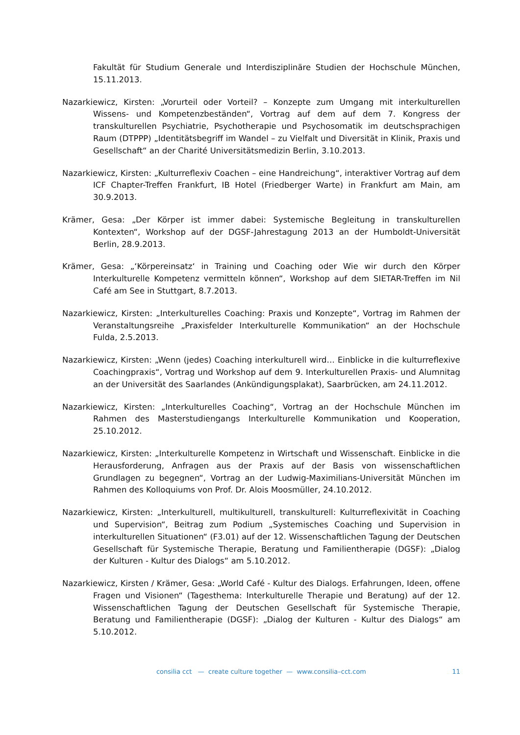Fakultät für Studium Generale und Interdisziplinäre Studien der Hochschule München, 15.11.2013.
Nazarkiewicz, Kirsten: „Vorurteil oder Vorteil? – Konzepte zum Umgang mit interkulturellen Wissens- und Kompetenzbeständen“, Vortrag auf dem auf dem 7. Kongress der transkulturellen Psychiatrie, Psychotherapie und Psychosomatik im deutschsprachigen Raum (DTPPP) „Identitätsbegriff im Wandel – zu Vielfalt und Diversität in Klinik, Praxis und Gesellschaft“ an der Charité Universitätsmedizin Berlin, 3.10.2013.
Nazarkiewicz, Kirsten: „Kulturreflexiv Coachen – eine Handreichung“, interaktiver Vortrag auf dem ICF Chapter-Treffen Frankfurt, IB Hotel (Friedberger Warte) in Frankfurt am Main, am 30.9.2013.
Krämer, Gesa: „Der Körper ist immer dabei: Systemische Begleitung in transkulturellen Kontexten“, Workshop auf der DGSF-Jahrestagung 2013 an der Humboldt-Universität Berlin, 28.9.2013.
Krämer, Gesa: „‘Körpereinsatz‘ in Training und Coaching oder Wie wir durch den Körper Interkulturelle Kompetenz vermitteln können“, Workshop auf dem SIETAR-Treffen im Nil Café am See in Stuttgart, 8.7.2013.
Nazarkiewicz, Kirsten: „Interkulturelles Coaching: Praxis und Konzepte“, Vortrag im Rahmen der Veranstaltungsreihe „Praxisfelder Interkulturelle Kommunikation“ an der Hochschule Fulda, 2.5.2013.
Nazarkiewicz, Kirsten: „Wenn (jedes) Coaching interkulturell wird… Einblicke in die kulturreflexive Coachingpraxis“, Vortrag und Workshop auf dem 9. Interkulturellen Praxis- und Alumnitag an der Universität des Saarlandes (Ankündigungsplakat), Saarbrücken, am 24.11.2012.
Nazarkiewicz, Kirsten: „Interkulturelles Coaching“, Vortrag an der Hochschule München im Rahmen des Masterstudiengangs Interkulturelle Kommunikation und Kooperation, 25.10.2012.
Nazarkiewicz, Kirsten: „Interkulturelle Kompetenz in Wirtschaft und Wissenschaft. Einblicke in die Herausforderung, Anfragen aus der Praxis auf der Basis von wissenschaftlichen Grundlagen zu begegnen“, Vortrag an der Ludwig-Maximilians-Universität München im Rahmen des Kolloquiums von Prof. Dr. Alois Moosmüller, 24.10.2012.
Nazarkiewicz, Kirsten: „Interkulturell, multikulturell, transkulturell: Kulturreflexivität in Coaching und Supervision“, Beitrag zum Podium „Systemisches Coaching und Supervision in interkulturellen Situationen“ (F3.01) auf der 12. Wissenschaftlichen Tagung der Deutschen Gesellschaft für Systemische Therapie, Beratung und Familientherapie (DGSF): „Dialog der Kulturen - Kultur des Dialogs“ am 5.10.2012.
Nazarkiewicz, Kirsten / Krämer, Gesa: „World Café - Kultur des Dialogs. Erfahrungen, Ideen, offene Fragen und Visionen“ (Tagesthema: Interkulturelle Therapie und Beratung) auf der 12. Wissenschaftlichen Tagung der Deutschen Gesellschaft für Systemische Therapie, Beratung und Familientherapie (DGSF): „Dialog der Kulturen - Kultur des Dialogs“ am 5.10.2012.
consilia cct — create culture together — www.consilia–cct.com 11